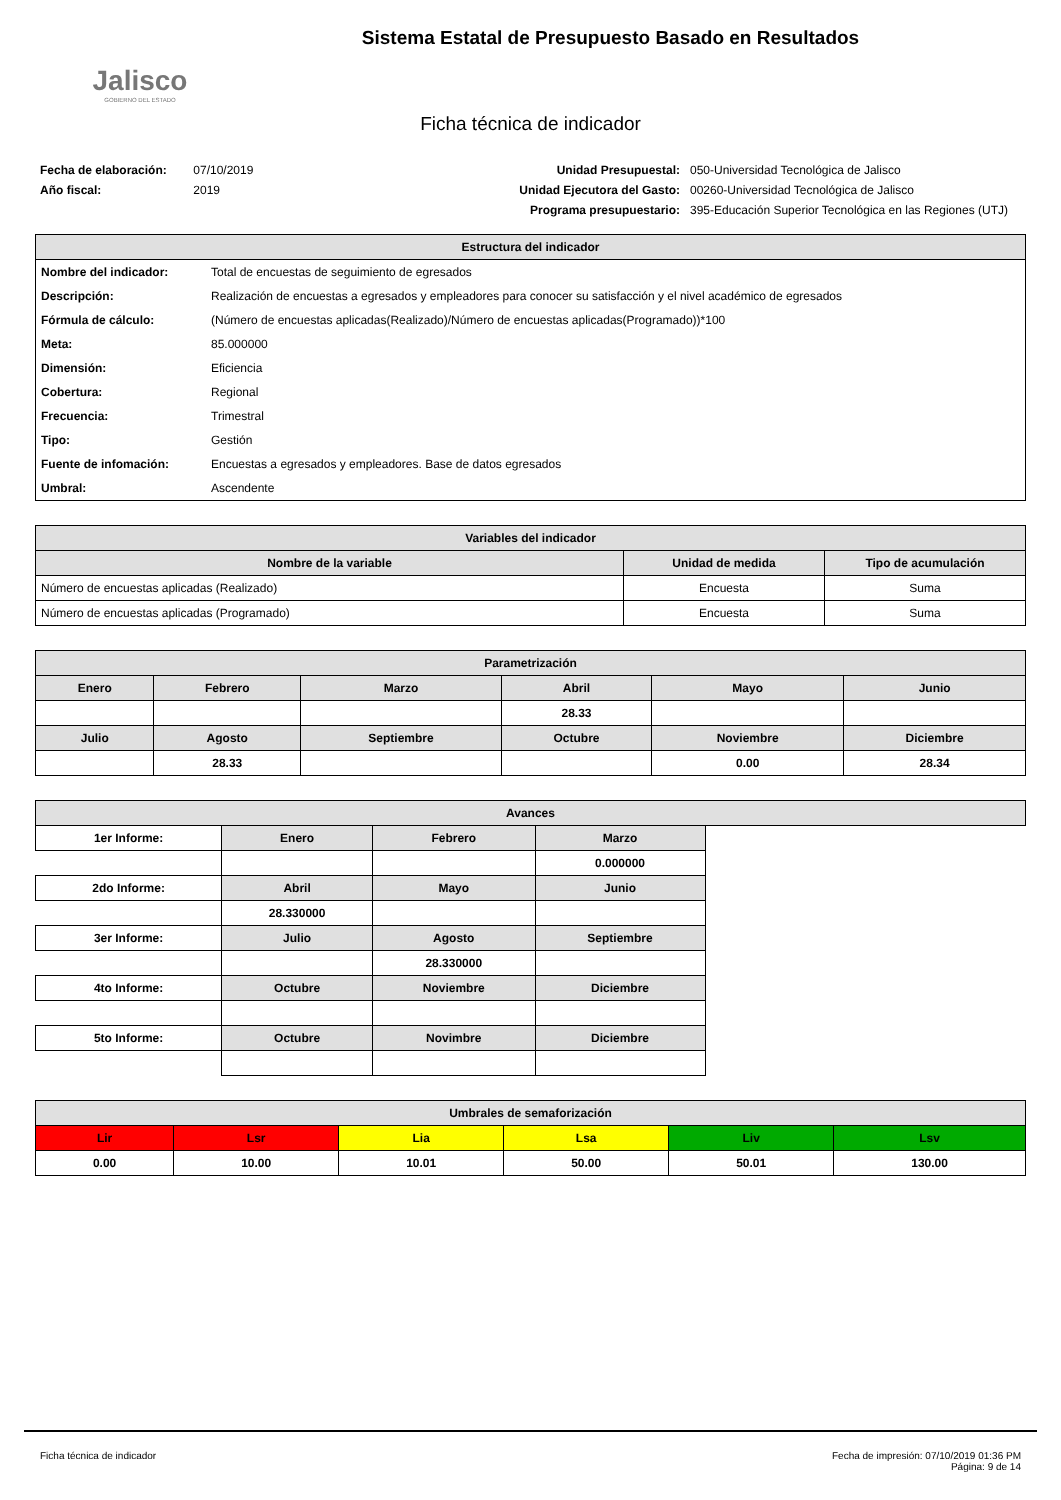Jalisco
GOBIERNO DEL ESTADO
Sistema Estatal de Presupuesto Basado en Resultados
Ficha técnica de indicador
Fecha de elaboración: 07/10/2019
Año fiscal: 2019
Unidad Presupuestal: 050-Universidad Tecnológica de Jalisco Unidad Ejecutora del Gasto: 00260-Universidad Tecnológica de Jalisco Programa presupuestario: 395-Educación Superior Tecnológica en las Regiones (UTJ)
| Estructura del indicador | |
| --- | --- |
| Nombre del indicador: | Total de encuestas de seguimiento de egresados |
| Descripción: | Realización de encuestas a egresados y empleadores para conocer su satisfacción y el nivel académico de egresados |
| Fórmula de cálculo: | (Número de encuestas aplicadas(Realizado)/Número de encuestas aplicadas(Programado))*100 |
| Meta: | 85.000000 |
| Dimensión: | Eficiencia |
| Cobertura: | Regional |
| Frecuencia: | Trimestral |
| Tipo: | Gestión |
| Fuente de infomación: | Encuestas a egresados y empleadores. Base de datos egresados |
| Umbral: | Ascendente |
| Variables del indicador | | |
| --- | --- | --- |
| Nombre de la variable | Unidad de medida | Tipo de acumulación |
| Número de encuestas aplicadas (Realizado) | Encuesta | Suma |
| Número de encuestas aplicadas (Programado) | Encuesta | Suma |
| Parametrización | | | | | |
| --- | --- | --- | --- | --- | --- |
| Enero | Febrero | Marzo | Abril | Mayo | Junio |
| | | | 28.33 | | |
| Julio | Agosto | Septiembre | Octubre | Noviembre | Diciembre |
| | 28.33 | | | 0.00 | 28.34 |
| Avances | | | | |
| --- | --- | --- | --- | --- |
| 1er Informe: | Enero | Febrero | Marzo | |
| | | | 0.000000 | |
| 2do Informe: | Abril | Mayo | Junio | |
| | 28.330000 | | | |
| 3er Informe: | Julio | Agosto | Septiembre | |
| | | 28.330000 | | |
| 4to Informe: | Octubre | Noviembre | Diciembre | |
| 5to Informe: | Octubre | Novimbre | Diciembre | |
| Umbrales de semaforización | | | | | |
| --- | --- | --- | --- | --- | --- |
| Lir | Lsr | Lia | Lsa | Liv | Lsv |
| 0.00 | 10.00 | 10.01 | 50.00 | 50.01 | 130.00 |
Ficha técnica de indicador Fecha de impresión: 07/10/2019 01:36 PM
Página: 9 de 14